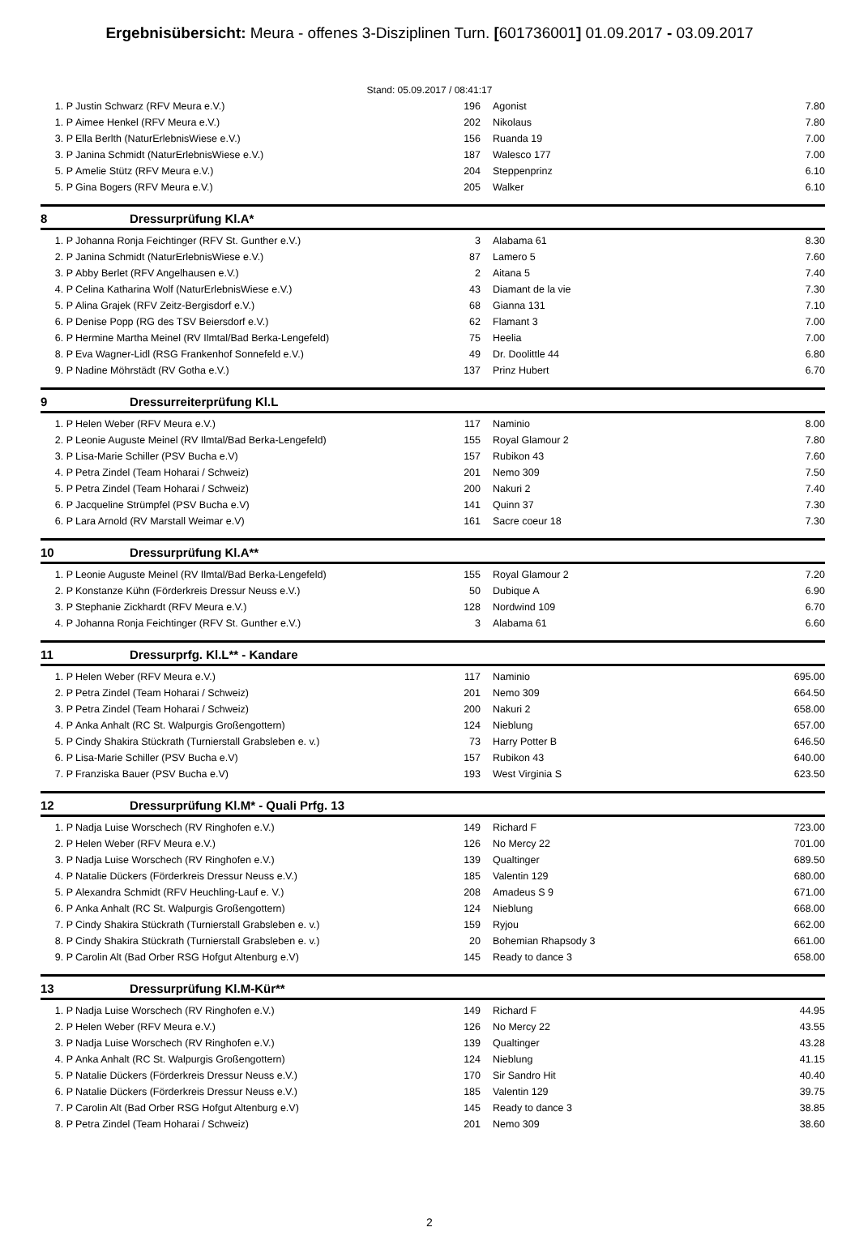Ergebnisübersicht: Meura - offenes 3-Disziplinen Turn. [601736001] 01.09.2017 - 03.09.2017
Stand: 05.09.2017 / 08:41:17
| 1. P | Justin Schwarz (RFV Meura e.V.) | 196 | Agonist | 7.80 |
| 1. P | Aimee Henkel (RFV Meura e.V.) | 202 | Nikolaus | 7.80 |
| 3. P | Ella Berlth (NaturErlebnisWiese e.V.) | 156 | Ruanda 19 | 7.00 |
| 3. P | Janina Schmidt (NaturErlebnisWiese e.V.) | 187 | Walesco 177 | 7.00 |
| 5. P | Amelie Stütz (RFV Meura e.V.) | 204 | Steppenprinz | 6.10 |
| 5. P | Gina Bogers (RFV Meura e.V.) | 205 | Walker | 6.10 |
8 Dressurprüfung Kl.A*
| 1. P | Johanna Ronja Feichtinger (RFV St. Gunther e.V.) | 3 | Alabama 61 | 8.30 |
| 2. P | Janina Schmidt (NaturErlebnisWiese e.V.) | 87 | Lamero 5 | 7.60 |
| 3. P | Abby Berlet (RFV Angelhausen e.V.) | 2 | Aitana 5 | 7.40 |
| 4. P | Celina Katharina Wolf (NaturErlebnisWiese e.V.) | 43 | Diamant de la vie | 7.30 |
| 5. P | Alina Grajek (RFV Zeitz-Bergisdorf e.V.) | 68 | Gianna 131 | 7.10 |
| 6. P | Denise Popp (RG des TSV Beiersdorf e.V.) | 62 | Flamant 3 | 7.00 |
| 6. P | Hermine Martha Meinel (RV Ilmtal/Bad Berka-Lengefeld) | 75 | Heelia | 7.00 |
| 8. P | Eva Wagner-Lidl (RSG Frankenhof Sonnefeld e.V.) | 49 | Dr. Doolittle 44 | 6.80 |
| 9. P | Nadine Möhrstädt (RV Gotha e.V.) | 137 | Prinz Hubert | 6.70 |
9 Dressurreiterprüfung Kl.L
| 1. P | Helen Weber (RFV Meura e.V.) | 117 | Naminio | 8.00 |
| 2. P | Leonie Auguste Meinel (RV Ilmtal/Bad Berka-Lengefeld) | 155 | Royal Glamour 2 | 7.80 |
| 3. P | Lisa-Marie Schiller (PSV Bucha e.V) | 157 | Rubikon 43 | 7.60 |
| 4. P | Petra Zindel (Team Hoharai / Schweiz) | 201 | Nemo 309 | 7.50 |
| 5. P | Petra Zindel (Team Hoharai / Schweiz) | 200 | Nakuri 2 | 7.40 |
| 6. P | Jacqueline Strümpfel (PSV Bucha e.V) | 141 | Quinn 37 | 7.30 |
| 6. P | Lara Arnold (RV Marstall Weimar e.V) | 161 | Sacre coeur 18 | 7.30 |
10 Dressurprüfung Kl.A**
| 1. P | Leonie Auguste Meinel (RV Ilmtal/Bad Berka-Lengefeld) | 155 | Royal Glamour 2 | 7.20 |
| 2. P | Konstanze Kühn (Förderkreis Dressur Neuss e.V.) | 50 | Dubique A | 6.90 |
| 3. P | Stephanie Zickhardt (RFV Meura e.V.) | 128 | Nordwind 109 | 6.70 |
| 4. P | Johanna Ronja Feichtinger (RFV St. Gunther e.V.) | 3 | Alabama 61 | 6.60 |
11 Dressurprfg. Kl.L** - Kandare
| 1. P | Helen Weber (RFV Meura e.V.) | 117 | Naminio | 695.00 |
| 2. P | Petra Zindel (Team Hoharai / Schweiz) | 201 | Nemo 309 | 664.50 |
| 3. P | Petra Zindel (Team Hoharai / Schweiz) | 200 | Nakuri 2 | 658.00 |
| 4. P | Anka Anhalt (RC St. Walpurgis Großengottern) | 124 | Nieblung | 657.00 |
| 5. P | Cindy Shakira Stückrath (Turnierstall Grabsleben e. v.) | 73 | Harry Potter B | 646.50 |
| 6. P | Lisa-Marie Schiller (PSV Bucha e.V) | 157 | Rubikon 43 | 640.00 |
| 7. P | Franziska Bauer (PSV Bucha e.V) | 193 | West Virginia S | 623.50 |
12 Dressurprüfung Kl.M* - Quali Prfg. 13
| 1. P | Nadja Luise Worschech (RV Ringhofen e.V.) | 149 | Richard F | 723.00 |
| 2. P | Helen Weber (RFV Meura e.V.) | 126 | No Mercy 22 | 701.00 |
| 3. P | Nadja Luise Worschech (RV Ringhofen e.V.) | 139 | Qualtinger | 689.50 |
| 4. P | Natalie Dückers (Förderkreis Dressur Neuss e.V.) | 185 | Valentin 129 | 680.00 |
| 5. P | Alexandra Schmidt (RFV Heuchling-Lauf e. V.) | 208 | Amadeus S 9 | 671.00 |
| 6. P | Anka Anhalt (RC St. Walpurgis Großengottern) | 124 | Nieblung | 668.00 |
| 7. P | Cindy Shakira Stückrath (Turnierstall Grabsleben e. v.) | 159 | Ryjou | 662.00 |
| 8. P | Cindy Shakira Stückrath (Turnierstall Grabsleben e. v.) | 20 | Bohemian Rhapsody 3 | 661.00 |
| 9. P | Carolin Alt (Bad Orber RSG Hofgut Altenburg e.V) | 145 | Ready to dance 3 | 658.00 |
13 Dressurprüfung Kl.M-Kür**
| 1. P | Nadja Luise Worschech (RV Ringhofen e.V.) | 149 | Richard F | 44.95 |
| 2. P | Helen Weber (RFV Meura e.V.) | 126 | No Mercy 22 | 43.55 |
| 3. P | Nadja Luise Worschech (RV Ringhofen e.V.) | 139 | Qualtinger | 43.28 |
| 4. P | Anka Anhalt (RC St. Walpurgis Großengottern) | 124 | Nieblung | 41.15 |
| 5. P | Natalie Dückers (Förderkreis Dressur Neuss e.V.) | 170 | Sir Sandro Hit | 40.40 |
| 6. P | Natalie Dückers (Förderkreis Dressur Neuss e.V.) | 185 | Valentin 129 | 39.75 |
| 7. P | Carolin Alt (Bad Orber RSG Hofgut Altenburg e.V) | 145 | Ready to dance 3 | 38.85 |
| 8. P | Petra Zindel (Team Hoharai / Schweiz) | 201 | Nemo 309 | 38.60 |
2